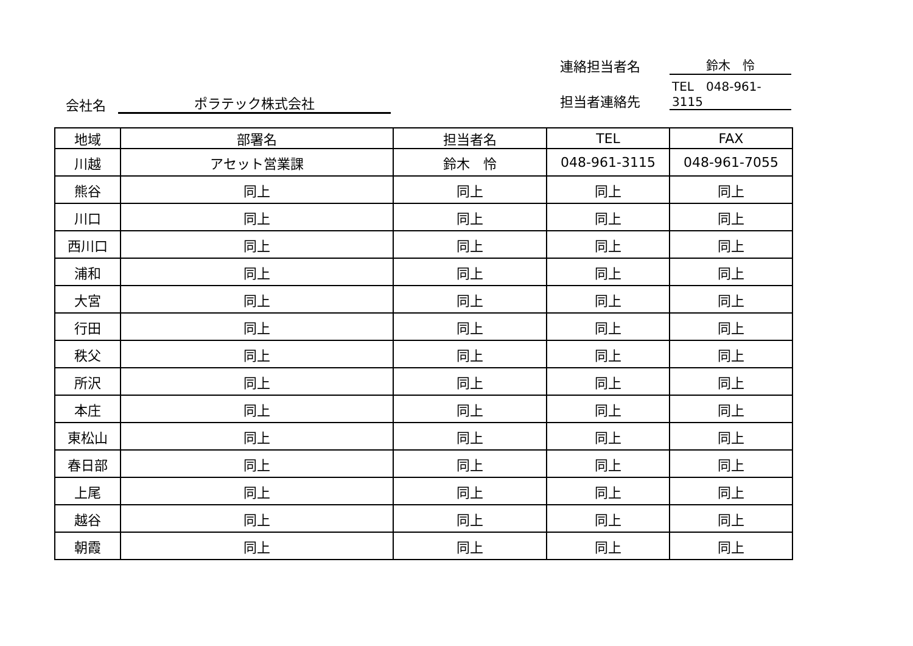連絡担当者名 鈴木　怜
担当者連絡先 TEL　048-961-3115
会社名 ポラテック株式会社
| 地域 | 部署名 | 担当者名 | TEL | FAX |
| --- | --- | --- | --- | --- |
| 川越 | アセット営業課 | 鈴木 怜 | 048-961-3115 | 048-961-7055 |
| 熊谷 | 同上 | 同上 | 同上 | 同上 |
| 川口 | 同上 | 同上 | 同上 | 同上 |
| 西川口 | 同上 | 同上 | 同上 | 同上 |
| 浦和 | 同上 | 同上 | 同上 | 同上 |
| 大宮 | 同上 | 同上 | 同上 | 同上 |
| 行田 | 同上 | 同上 | 同上 | 同上 |
| 秩父 | 同上 | 同上 | 同上 | 同上 |
| 所沢 | 同上 | 同上 | 同上 | 同上 |
| 本庄 | 同上 | 同上 | 同上 | 同上 |
| 東松山 | 同上 | 同上 | 同上 | 同上 |
| 春日部 | 同上 | 同上 | 同上 | 同上 |
| 上尾 | 同上 | 同上 | 同上 | 同上 |
| 越谷 | 同上 | 同上 | 同上 | 同上 |
| 朝霞 | 同上 | 同上 | 同上 | 同上 |